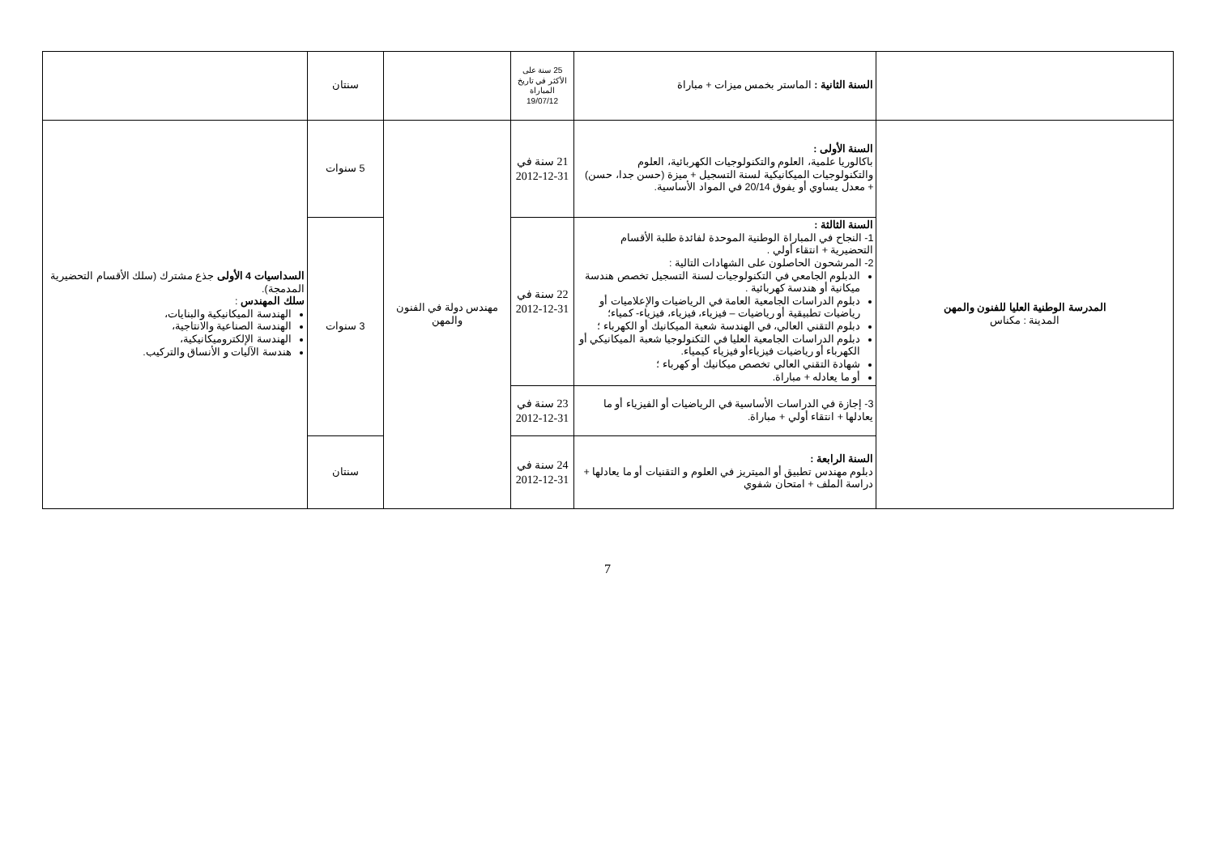| | السنة الثانية : الماستر بخمس ميزات + مباراة | 25 سنة على الأكثر في تاريخ المباراة 19/07/12 | | سنتان | |
| المدرسة الوطنية العليا للفنون والمهن المدينة : مكناس | السنة الأولى : باكالوريا علمية، العلوم والتكنولوجيات الكهربائية، العلوم والتكنولوجيات الميكانيكية لسنة التسجيل + ميزة (حسن جدا، حسن) + معدل يساوي أو يفوق 20/14 في المواد الأساسية. | 21 سنة في 31-12-2012 | مهندس دولة في الفنون والمهن | 5 سنوات | السداسيات 4 الأولى جذع مشترك (سلك الأقسام التحضيرية المدمجة). سلك المهندس : الهندسة الميكانيكية والبنايات، الهندسة الصناعية والانتاجية، الهندسة الإلكتروميكانيكية، هندسة الآليات و الأنساق والتركيب. |
| | السنة الثالثة : 1- النجاح في المباراة الوطنية الموحدة لفائدة طلبة الأقسام التحضيرية + انتقاء أولي . 2- المرشحون الحاصلون على الشهادات التالية : الدبلوم الجامعي في التكنولوجيات لسنة التسجيل تخصص هندسة ميكانية أو هندسة كهربائية . دبلوم الدراسات الجامعية العامة في الرياضيات والإعلاميات أو رياضيات تطبيقية أو رياضيات – فيزياء، فيزياء، فيزياء- كمياء؛ دبلوم التقني العالي، في الهندسة شعبة الميكانيك أو الكهرباء ؛ دبلوم الدراسات الجامعية العليا في التكنولوجيا شعبة الميكانيكي أو الكهرباء أو رياضيات فيزياءأو فيزياء كيمياء. شهادة التقني العالي تخصص ميكانيك أو كهرباء ؛ أو ما يعادله + مباراة. | 22 سنة في 31-12-2012 | | 3 سنوات | |
| | 3- إجازة في الدراسات الأساسية في الرياضيات أو الفيزياء أو ما يعادلها + انتقاء أولي + مباراة. | 23 سنة في 31-12-2012 | | | |
| | السنة الرابعة : دبلوم مهندس تطبيق أو الميتريز في العلوم و التقنيات أو ما يعادلها + دراسة الملف + امتحان شفوي | 24 سنة في 31-12-2012 | | سنتان | |
7